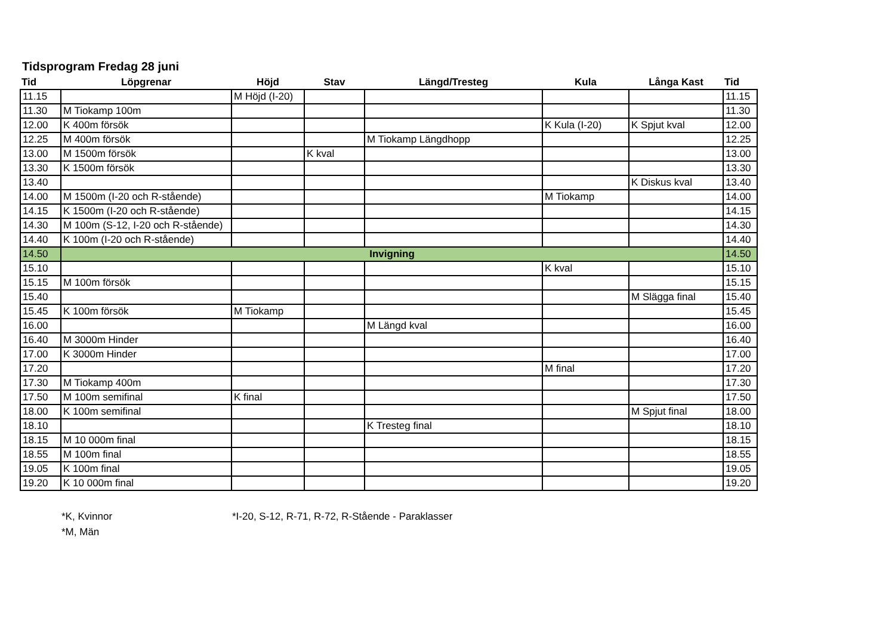Tidsprogram Fredag 28 juni
| Tid | Löpgrenar | Höjd | Stav | Längd/Tresteg | Kula | Långa Kast | Tid |
| --- | --- | --- | --- | --- | --- | --- | --- |
| 11.15 | | M Höjd (I-20) | | | | | 11.15 |
| 11.30 | M Tiokamp 100m | | | | | | 11.30 |
| 12.00 | K 400m försök | | | | K Kula (I-20) | K Spjut kval | 12.00 |
| 12.25 | M 400m försök | | | M Tiokamp Längdhopp | | | 12.25 |
| 13.00 | M 1500m försök | | K kval | | | | 13.00 |
| 13.30 | K 1500m försök | | | | | | 13.30 |
| 13.40 | | | | | | K Diskus kval | 13.40 |
| 14.00 | M 1500m (I-20 och R-stående) | | | | M Tiokamp | | 14.00 |
| 14.15 | K 1500m (I-20 och R-stående) | | | | | | 14.15 |
| 14.30 | M 100m (S-12, I-20 och R-stående) | | | | | | 14.30 |
| 14.40 | K 100m (I-20 och R-stående) | | | | | | 14.40 |
| 14.50 | Invigning | | | | | | 14.50 |
| 15.10 | | | | | K kval | | 15.10 |
| 15.15 | M 100m försök | | | | | | 15.15 |
| 15.40 | | | | | | M Slägga final | 15.40 |
| 15.45 | K 100m försök | M Tiokamp | | | | | 15.45 |
| 16.00 | | | | M Längd kval | | | 16.00 |
| 16.40 | M 3000m Hinder | | | | | | 16.40 |
| 17.00 | K 3000m Hinder | | | | | | 17.00 |
| 17.20 | | | | | M final | | 17.20 |
| 17.30 | M Tiokamp 400m | | | | | | 17.30 |
| 17.50 | M 100m semifinal | K final | | | | | 17.50 |
| 18.00 | K 100m semifinal | | | | | M Spjut final | 18.00 |
| 18.10 | | | | K Tresteg final | | | 18.10 |
| 18.15 | M 10 000m final | | | | | | 18.15 |
| 18.55 | M 100m final | | | | | | 18.55 |
| 19.05 | K 100m final | | | | | | 19.05 |
| 19.20 | K 10 000m final | | | | | | 19.20 |
*K, Kvinnor
*M, Män
*I-20, S-12, R-71, R-72, R-Stående - Paraklasser